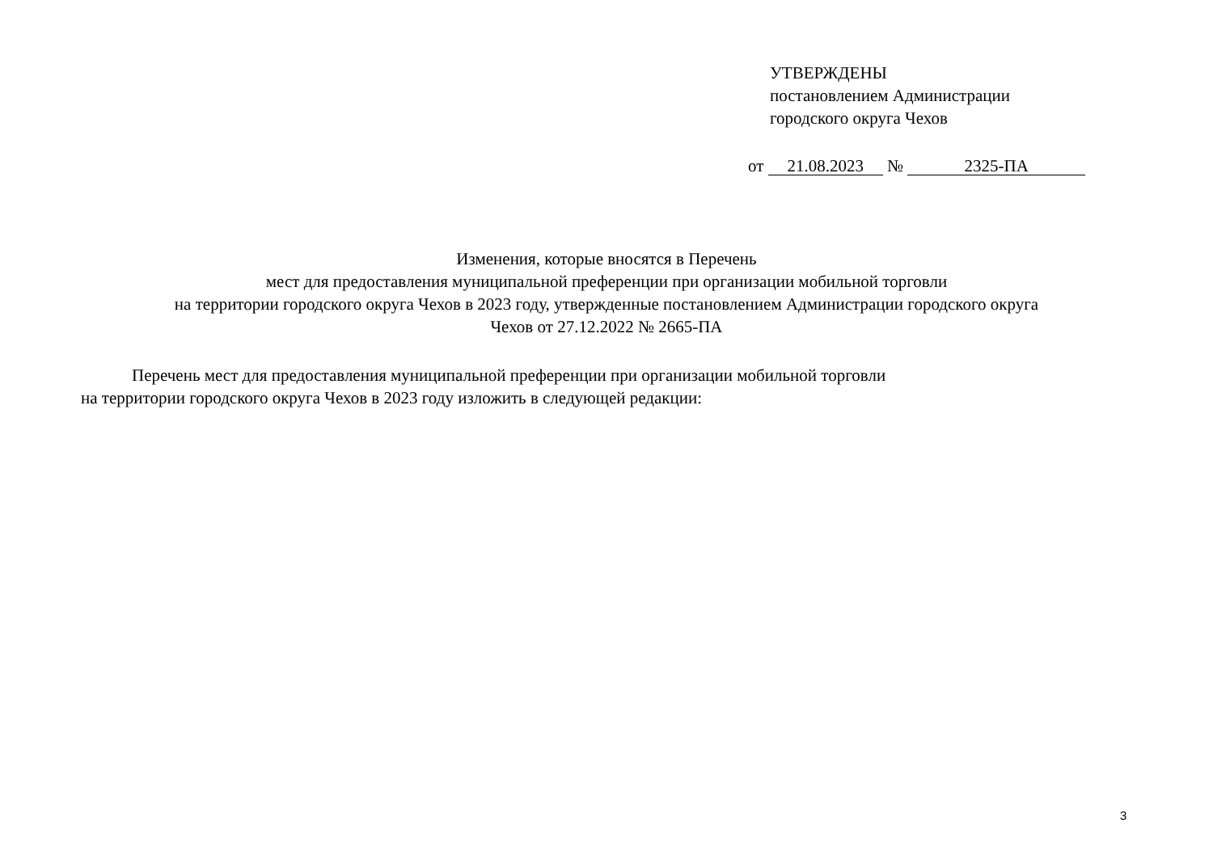УТВЕРЖДЕНЫ
постановлением Администрации
городского округа Чехов
от 21.08.2023 № 2325-ПА
Изменения, которые вносятся в Перечень
мест для предоставления муниципальной преференции при организации мобильной торговли
на территории городского округа Чехов в 2023 году, утвержденные постановлением Администрации городского округа
Чехов от 27.12.2022 № 2665-ПА
Перечень мест для предоставления муниципальной преференции при организации мобильной торговли
на территории городского округа Чехов в 2023 году изложить в следующей редакции:
3